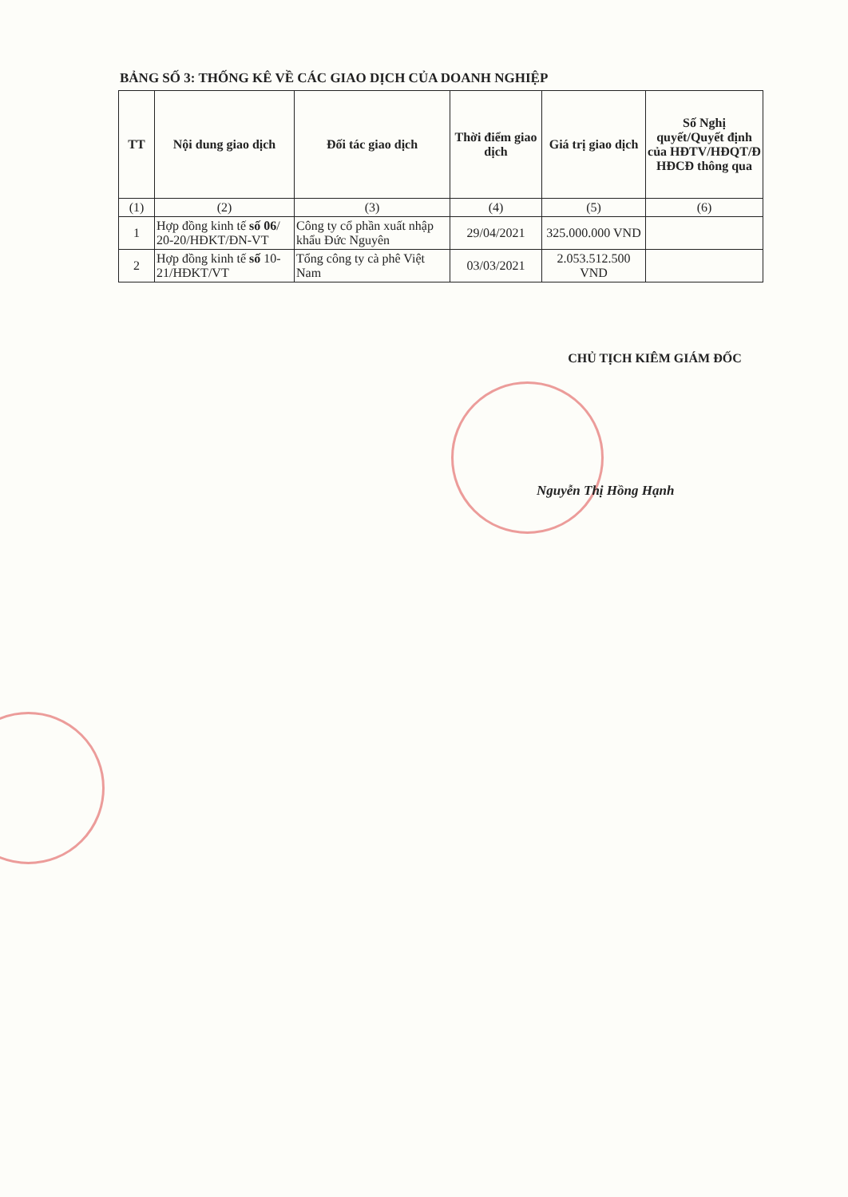BẢNG SỐ 3: THỐNG KÊ VỀ CÁC GIAO DỊCH CỦA DOANH NGHIỆP
| TT | Nội dung giao dịch | Đối tác giao dịch | Thời điểm giao dịch | Giá trị giao dịch | Số Nghị quyết/Quyết định của HĐTV/HĐQT/Đ HĐCĐ thông qua |
| --- | --- | --- | --- | --- | --- |
| (1) | (2) | (3) | (4) | (5) | (6) |
| 1 | Hợp đồng kinh tế số 06 / 20-20/HĐKT/ĐN-VT | Công ty cổ phần xuất nhập khẩu Đức Nguyên | 29/04/2021 | 325.000.000 VND | |
| 2 | Hợp đồng kinh tế số 10-21/HĐKT/VT | Tổng công ty cà phê Việt Nam | 03/03/2021 | 2.053.512.500 VND | |
CHỦ TỊCH KIÊM GIÁM ĐỐC
Nguyễn Thị Hồng Hạnh